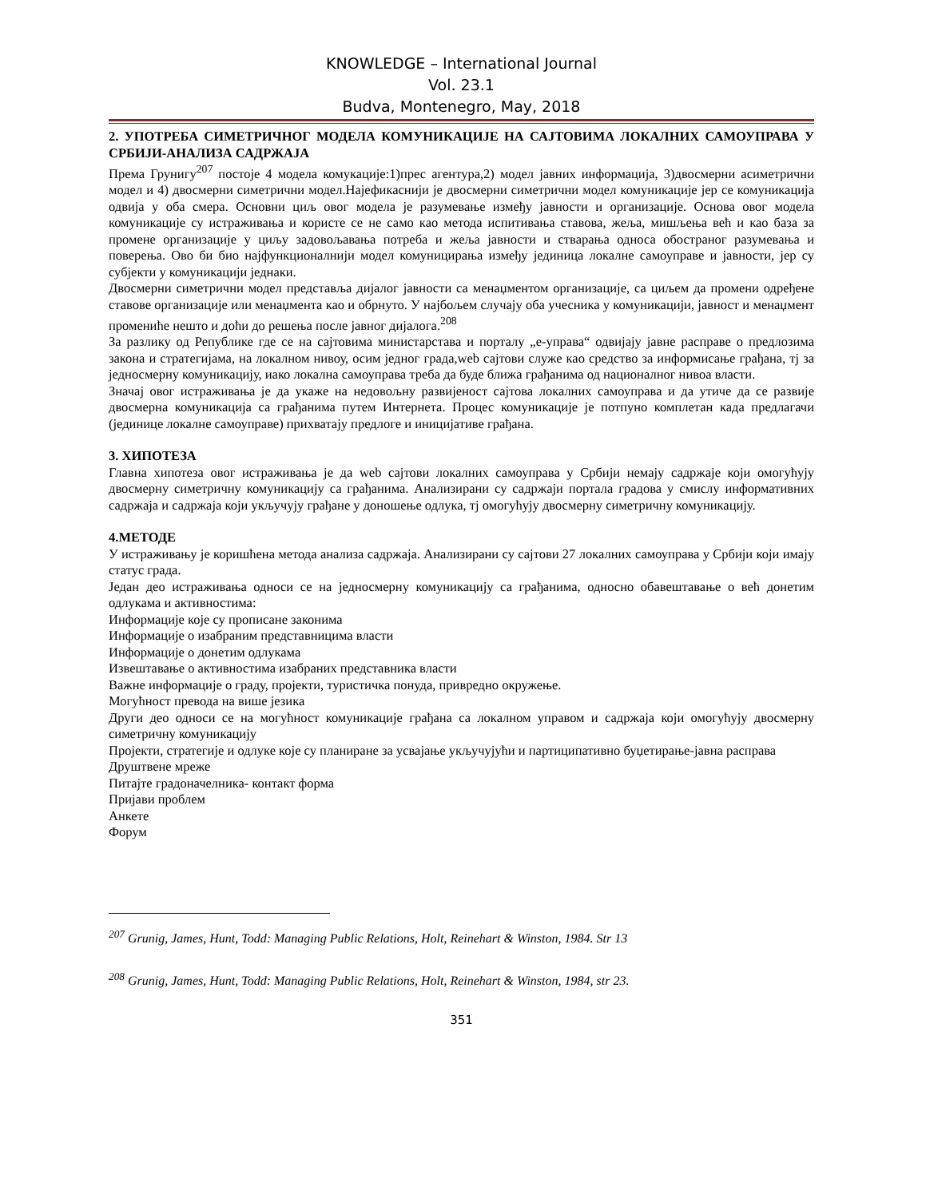KNOWLEDGE – International Journal
Vol. 23.1
Budva, Montenegro, May, 2018
2. УПОТРЕБА СИМЕТРИЧНОГ МОДЕЛА КОМУНИКАЦИЈЕ НА САЈТОВИМА ЛОКАЛНИХ САМОУПРАВА У СРБИЈИ-АНАЛИЗА САДРЖАЈА
Према Грунигу<sup>207</sup> постоје 4 модела комукације:1)прес агентура,2) модел јавних информација, 3)двосмерни асиметрични модел и 4) двосмерни симетрични модел.Најефикаснији је двосмерни симетрични модел комуникације јер се комуникација одвија у оба смера. Основни циљ овог модела је разумевање између јавности и организације. Основа овог модела комуникације су истраживања и користе се не само као метода испитивања ставова, жеља, мишљења већ и као база за промене организације у циљу задовољавања потреба и жеља јавности и стварања односа обостраног разумевања и поверења. Ово би био најфункционалнији модел комуницирања између јединица локалне самоуправе и јавности, јер су субјекти у комуникацији једнаки.
Двосмерни симетрични модел представља дијалог јавности са менаџментом организације, са циљем да промени одређене ставове организације или менаџмента као и обрнуто. У најбољем случају оба учесника у комуникацији, јавност и менаџмент промениће нешто и доћи до решења после јавног дијалога.<sup>208</sup>
За разлику од Републике где се на сајтовима министарстава и порталу „е-управа“ одвијају јавне расправе о предлозима закона и стратегијама, на локалном нивоу, осим једног града,web сајтови служе као средство за информисање грађана, тј за једносмерну комуникацију, иако локална самоуправа треба да буде ближа грађанима од националног нивоа власти.
Значај овог истраживања је да укаже на недовољну развијеност сајтова локалних самоуправа и да утиче да се развије двосмерна комуникација са грађанима путем Интернета. Процес комуникације је потпуно комплетан када предлагачи (јединице локалне самоуправе) прихватају предлоге и иницијативе грађана.
3. ХИПОТЕЗА
Главна хипотеза овог истраживања је да web сајтови локалних самоуправа у Србији немају садржаје који омогућују двосмерну симетричну комуникацију са грађанима. Анализирани су садржаји портала градова у смислу информативних садржаја и садржаја који укључују грађане у доношење одлука, тј омогућују двосмерну симетричну комуникацију.
4.МЕТОДЕ
У истраживању је коришћена метода анализа садржаја. Анализирани су сајтови 27 локалних самоуправа у Србији који имају статус града.
Један део истраживања односи се на једносмерну комуникацију са грађанима, односно обавештавање о већ донетим одлукама и активностима:
Информације које су прописане законима
Информације о изабраним представницима власти
Информације о донетим одлукама
Извештавање о активностима изабраних представника власти
Важне информације о граду, пројекти, туристичка понуда, привредно окружење.
Могућност превода на више језика
Други део односи се на могућност комуникације грађана са локалном управом и садржаја који омогућују двосмерну симетричну комуникацију
Пројекти, стратегије и одлуке које су планиране за усвајање укључујући и партиципативно буџетирање-јавна расправа
Друштвене мреже
Питајте градоначелника- контакт форма
Пријави проблем
Анкете
Форум
<sup>207</sup> Grunig, James, Hunt, Todd: Managing Public Relations, Holt, Reinehart & Winston, 1984. Str 13
<sup>208</sup> Grunig, James, Hunt, Todd: Managing Public Relations, Holt, Reinehart & Winston, 1984, str 23.
351